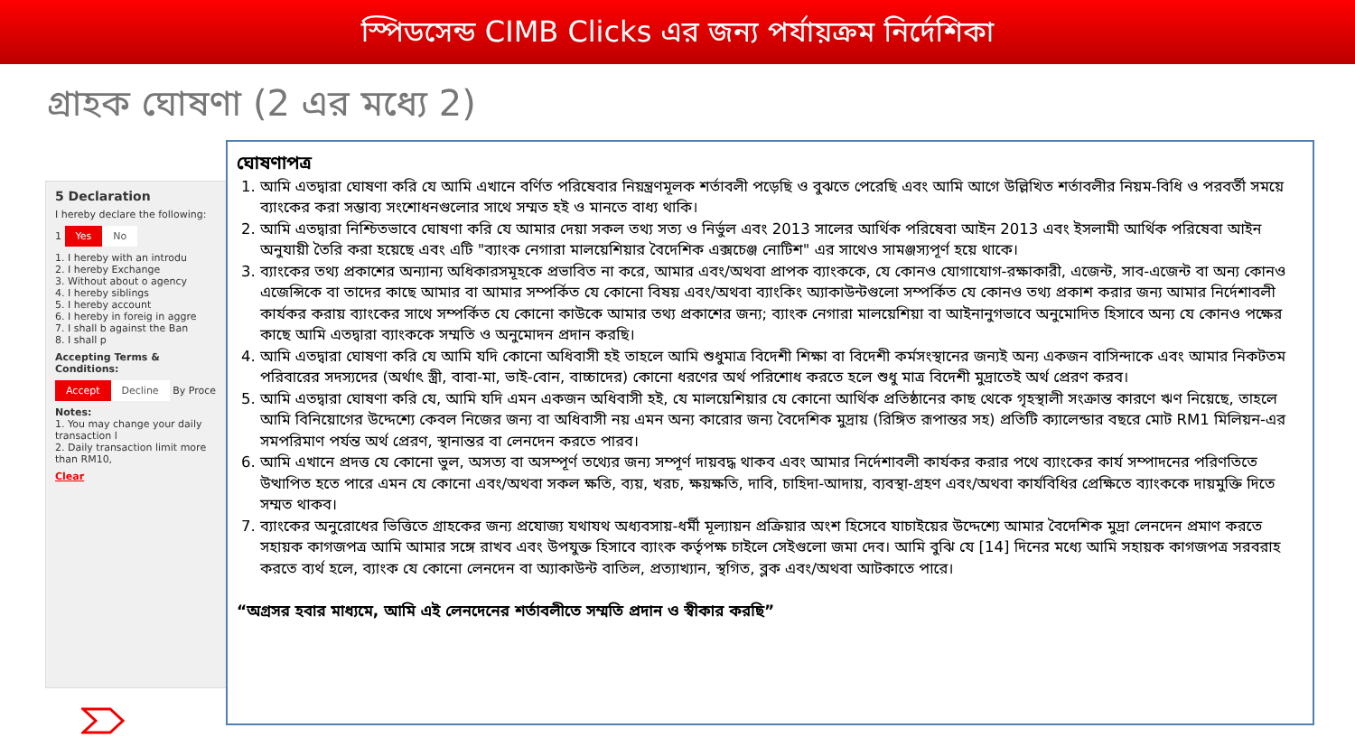স্পিডসেন্ড CIMB Clicks এর জন্য পর্যায়ক্রম নির্দেশিকা
গ্রাহক ঘোষণা (2 এর মধ্যে 2)
5 Declaration
I hereby declare the following:
1 Yes No
1. I hereby with an introdu
2. I hereby Exchange
3. Without about o agency
4. I hereby siblings
5. I hereby account
6. I hereby in foreig in aggre
7. I shall b against the Ban
8. I shall p
Accepting Terms & Conditions:
Accept Decline By Proce
Notes:
1. You may change your daily transaction l
2. Daily transaction limit more than RM10,
Clear
ঘোষণাপত্র
1. আমি এতদ্বারা ঘোষণা করি যে আমি এখানে বর্ণিত পরিষেবার নিয়ন্ত্রণমূলক শর্তাবলী পড়েছি ও বুঝতে পেরেছি এবং আমি আগে উল্লিখিত শর্তাবলীর নিয়ম-বিধি ও পরবর্তী সময়ে ব্যাংকের করা সম্ভাব্য সংশোধনগুলোর সাথে সম্মত হই ও মানতে বাধ্য থাকি।
2. আমি এতদ্বারা নিশ্চিতভাবে ঘোষণা করি যে আমার দেয়া সকল তথ্য সত্য ও নির্ভুল এবং 2013 সালের আর্থিক পরিষেবা আইন 2013 এবং ইসলামী আর্থিক পরিষেবা আইন অনুযায়ী তৈরি করা হয়েছে এবং এটি "ব্যাংক নেগারা মালয়েশিয়ার বৈদেশিক এক্সচেঞ্জ নোটিশ" এর সাথেও সামঞ্জস্যপূর্ণ হয়ে থাকে।
3. ব্যাংকের তথ্য প্রকাশের অন্যান্য অধিকারসমূহকে প্রভাবিত না করে, আমার এবং/অথবা প্রাপক ব্যাংককে, যে কোনও যোগাযোগ-রক্ষাকারী, এজেন্ট, সাব-এজেন্ট বা অন্য কোনও এজেন্সিকে বা তাদের কাছে আমার বা আমার সম্পর্কিত যে কোনো বিষয় এবং/অথবা ব্যাংকিং অ্যাকাউন্টগুলো সম্পর্কিত যে কোনও তথ্য প্রকাশ করার জন্য আমার নির্দেশাবলী কার্যকর করায় ব্যাংকের সাথে সম্পর্কিত যে কোনো কাউকে আমার তথ্য প্রকাশের জন্য; ব্যাংক নেগারা মালয়েশিয়া বা আইনানুগভাবে অনুমোদিত হিসাবে অন্য যে কোনও পক্ষের কাছে আমি এতদ্বারা ব্যাংককে সম্মতি ও অনুমোদন প্রদান করছি।
4. আমি এতদ্বারা ঘোষণা করি যে আমি যদি কোনো অধিবাসী হই তাহলে আমি শুধুমাত্র বিদেশী শিক্ষা বা বিদেশী কর্মসংস্থানের জন্যই অন্য একজন বাসিন্দাকে এবং আমার নিকটতম পরিবারের সদস্যদের (অর্থাৎ স্ত্রী, বাবা-মা, ভাই-বোন, বাচ্চাদের) কোনো ধরণের অর্থ পরিশোধ করতে হলে শুধু মাত্র বিদেশী মুদ্রাতেই অর্থ প্রেরণ করব।
5. আমি এতদ্বারা ঘোষণা করি যে, আমি যদি এমন একজন অধিবাসী হই, যে মালয়েশিয়ার যে কোনো আর্থিক প্রতিষ্ঠানের কাছ থেকে গৃহস্থালী সংক্রান্ত কারণে ঋণ নিয়েছে, তাহলে আমি বিনিয়োগের উদ্দেশ্যে কেবল নিজের জন্য বা অধিবাসী নয় এমন অন্য কারোর জন্য বৈদেশিক মুদ্রায় (রিঙ্গিত রূপান্তর সহ) প্রতিটি ক্যালেন্ডার বছরে মোট RM1 মিলিয়ন-এর সমপরিমাণ পর্যন্ত অর্থ প্রেরণ, স্থানান্তর বা লেনদেন করতে পারব।
6. আমি এখানে প্রদত্ত যে কোনো ভুল, অসত্য বা অসম্পূর্ণ তথ্যের জন্য সম্পূর্ণ দায়বদ্ধ থাকব এবং আমার নির্দেশাবলী কার্যকর করার পথে ব্যাংকের কার্য সম্পাদনের পরিণতিতে উত্থাপিত হতে পারে এমন যে কোনো এবং/অথবা সকল ক্ষতি, ব্যয়, খরচ, ক্ষয়ক্ষতি, দাবি, চাহিদা-আদায়, ব্যবস্থা-গ্রহণ এবং/অথবা কার্যবিধির প্রেক্ষিতে ব্যাংককে দায়মুক্তি দিতে সম্মত থাকব।
7. ব্যাংকের অনুরোধের ভিত্তিতে গ্রাহকের জন্য প্রযোজ্য যথাযথ অধ্যবসায়-ধর্মী মূল্যায়ন প্রক্রিয়ার অংশ হিসেবে যাচাইয়ের উদ্দেশ্যে আমার বৈদেশিক মুদ্রা লেনদেন প্রমাণ করতে সহায়ক কাগজপত্র আমি আমার সঙ্গে রাখব এবং উপযুক্ত হিসাবে ব্যাংক কর্তৃপক্ষ চাইলে সেইগুলো জমা দেব। আমি বুঝি যে [14] দিনের মধ্যে আমি সহায়ক কাগজপত্র সরবরাহ করতে ব্যর্থ হলে, ব্যাংক যে কোনো লেনদেন বা অ্যাকাউন্ট বাতিল, প্রত্যাখ্যান, স্থগিত, ব্লক এবং/অথবা আটকাতে পারে।
“অগ্রসর হবার মাধ্যমে, আমি এই লেনদেনের শর্তাবলীতে সম্মতি প্রদান ও স্বীকার করছি”